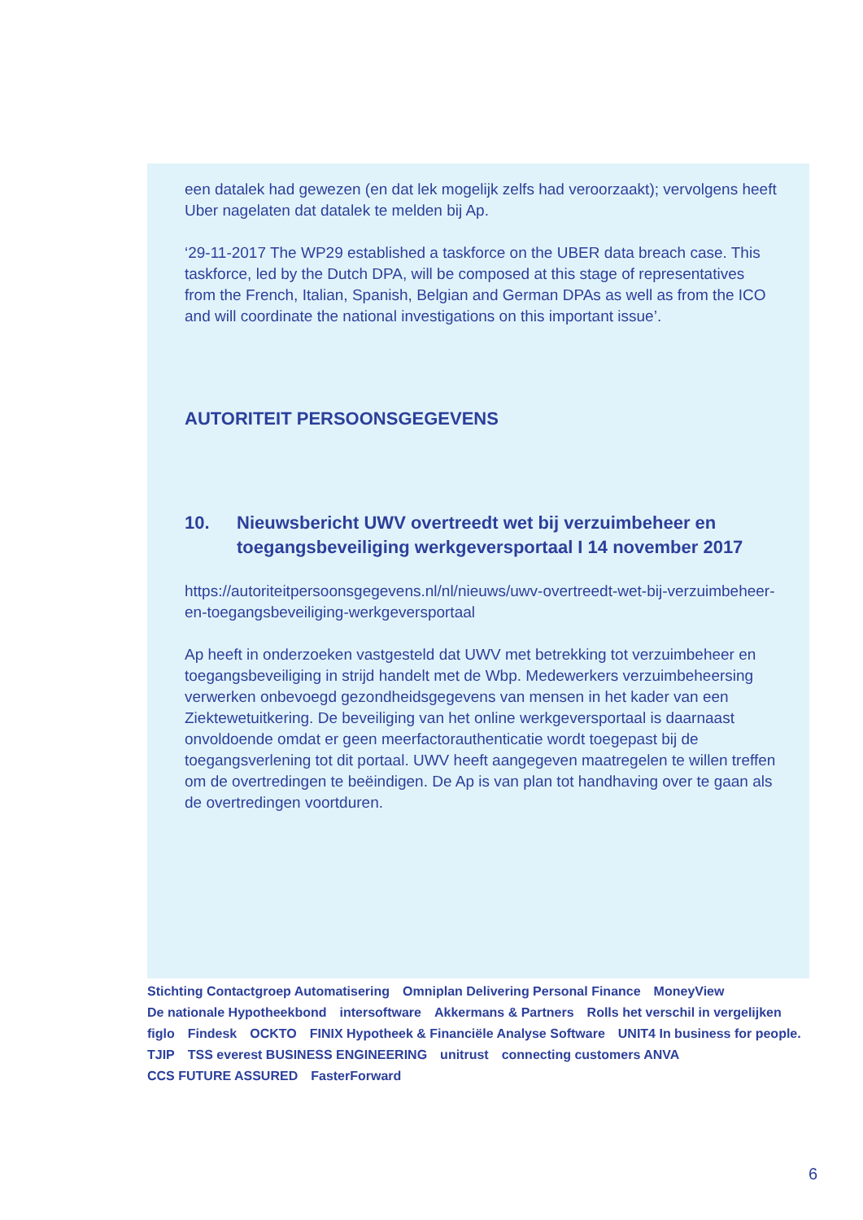een datalek had gewezen (en dat lek mogelijk zelfs had veroorzaakt); vervolgens heeft Uber nagelaten dat datalek te melden bij Ap.
‘29-11-2017 The WP29 established a taskforce on the UBER data breach case. This taskforce, led by the Dutch DPA, will be composed at this stage of representatives from the French, Italian, Spanish, Belgian and German DPAs as well as from the ICO and will coordinate the national investigations on this important issue’.
AUTORITEIT PERSOONSGEGEVENS
10. Nieuwsbericht UWV overtreedt wet bij verzuimbeheer en toegangsbeveiliging werkgeversportaal I 14 november 2017
https://autoriteitpersoonsgegevens.nl/nl/nieuws/uwv-overtreedt-wet-bij-verzuimbeheer-en-toegangsbeveiliging-werkgeversportaal
Ap heeft in onderzoeken vastgesteld dat UWV met betrekking tot verzuimbeheer en toegangsbeveiliging in strijd handelt met de Wbp. Medewerkers verzuimbeheersing verwerken onbevoegd gezondheidsgegevens van mensen in het kader van een Ziektewetuitkering. De beveiliging van het online werkgeversportaal is daarnaast onvoldoende omdat er geen meerfactorauthenticatie wordt toegepast bij de toegangsverlening tot dit portaal. UWV heeft aangegeven maatregelen te willen treffen om de overtredingen te beëindigen. De Ap is van plan tot handhaving over te gaan als de overtredingen voortduren.
Stichting Contactgroep Automatisering Omniplan Delivering Personal Finance MoneyView De nationale Hypotheekbond intersoftware Akkermans & Partners Rolls het verschil in vergelijken figlo Findesk OCKTO FINIX Hypotheek & Financiële Analyse Software UNIT4 In business for people. TJIP TSS everest BUSINESS ENGINEERING unitrust connecting customers ANVA CCS FUTURE ASSURED FasterForward
6